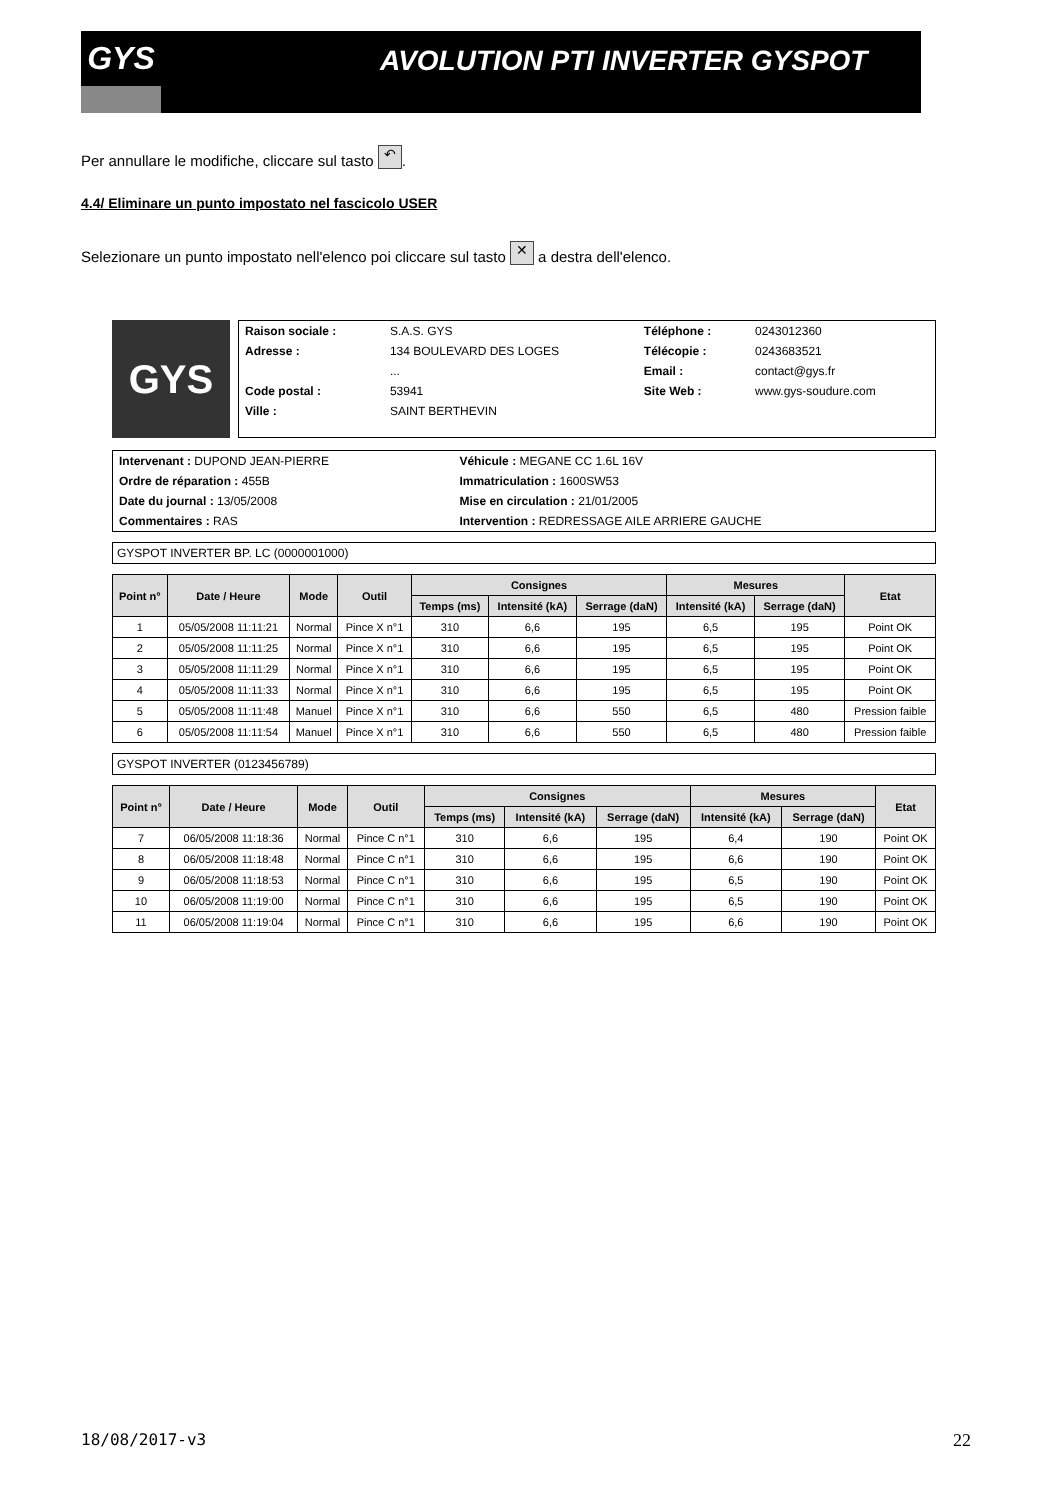GYS
AVOLUTION PTI INVERTER GYSPOT
Per annullare le modifiche, cliccare sul tasto ↶.
4.4/ Eliminare un punto impostato nel fascicolo USER
Selezionare un punto impostato nell'elenco poi cliccare sul tasto ✕ a destra dell'elenco.
GYS
| Raison sociale : | S.A.S. GYS | Téléphone : | 0243012360 |
| Adresse : | 134 BOULEVARD DES LOGES | Télécopie : | 0243683521 |
| | ... | Email : | contact@gys.fr |
| Code postal : | 53941 | Site Web : | www.gys-soudure.com |
| Ville : | SAINT BERTHEVIN | | |
| Intervenant : DUPOND JEAN-PIERRE | Véhicule : MEGANE CC 1.6L 16V |
| Ordre de réparation : 455B | Immatriculation : 1600SW53 |
| Date du journal : 13/05/2008 | Mise en circulation : 21/01/2005 |
| Commentaires : RAS | Intervention : REDRESSAGE AILE ARRIERE GAUCHE |
GYSPOT INVERTER BP. LC (0000001000)
| Point n° | Date / Heure | Mode | Outil | Consignes | | | Mesures | | Etat |
| --- | --- | --- | --- | --- | --- | --- | --- | --- | --- |
| | | | | Temps (ms) | Intensité (kA) | Serrage (daN) | Intensité (kA) | Serrage (daN) | |
| 1 | 05/05/2008 11:11:21 | Normal | Pince X n°1 | 310 | 6,6 | 195 | 6,5 | 195 | Point OK |
| 2 | 05/05/2008 11:11:25 | Normal | Pince X n°1 | 310 | 6,6 | 195 | 6,5 | 195 | Point OK |
| 3 | 05/05/2008 11:11:29 | Normal | Pince X n°1 | 310 | 6,6 | 195 | 6,5 | 195 | Point OK |
| 4 | 05/05/2008 11:11:33 | Normal | Pince X n°1 | 310 | 6,6 | 195 | 6,5 | 195 | Point OK |
| 5 | 05/05/2008 11:11:48 | Manuel | Pince X n°1 | 310 | 6,6 | 550 | 6,5 | 480 | Pression faible |
| 6 | 05/05/2008 11:11:54 | Manuel | Pince X n°1 | 310 | 6,6 | 550 | 6,5 | 480 | Pression faible |
GYSPOT INVERTER (0123456789)
| Point n° | Date / Heure | Mode | Outil | Consignes | | | Mesures | | Etat |
| --- | --- | --- | --- | --- | --- | --- | --- | --- | --- |
| | | | | Temps (ms) | Intensité (kA) | Serrage (daN) | Intensité (kA) | Serrage (daN) | |
| 7 | 06/05/2008 11:18:36 | Normal | Pince C n°1 | 310 | 6,6 | 195 | 6,4 | 190 | Point OK |
| 8 | 06/05/2008 11:18:48 | Normal | Pince C n°1 | 310 | 6,6 | 195 | 6,6 | 190 | Point OK |
| 9 | 06/05/2008 11:18:53 | Normal | Pince C n°1 | 310 | 6,6 | 195 | 6,5 | 190 | Point OK |
| 10 | 06/05/2008 11:19:00 | Normal | Pince C n°1 | 310 | 6,6 | 195 | 6,5 | 190 | Point OK |
| 11 | 06/05/2008 11:19:04 | Normal | Pince C n°1 | 310 | 6,6 | 195 | 6,6 | 190 | Point OK |
18/08/2017-v3 22